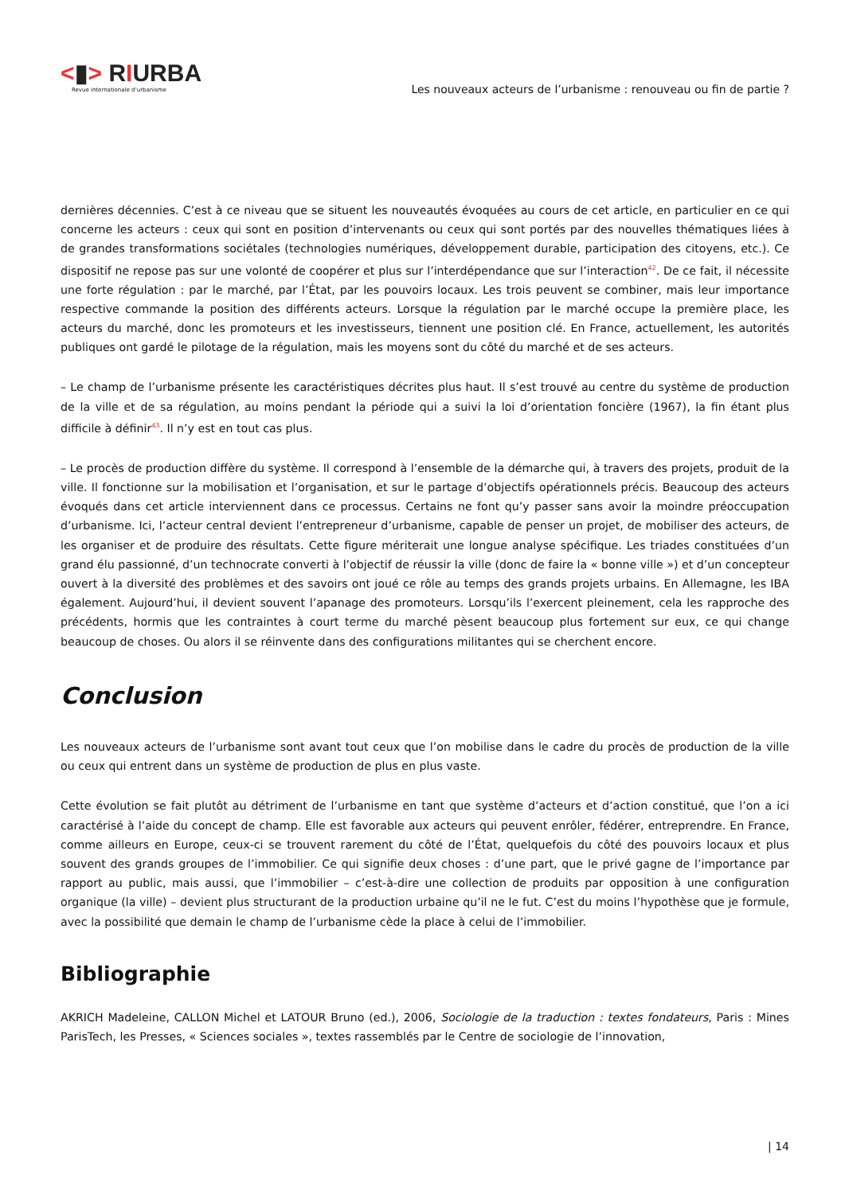<▮> RIURBA
Revue internationale d’urbanisme
Les nouveaux acteurs de l’urbanisme : renouveau ou fin de partie ?
dernières décennies. C’est à ce niveau que se situent les nouveautés évoquées au cours de cet article, en particulier en ce qui concerne les acteurs : ceux qui sont en position d’intervenants ou ceux qui sont portés par des nouvelles thématiques liées à de grandes transformations sociétales (technologies numériques, développement durable, participation des citoyens, etc.). Ce dispositif ne repose pas sur une volonté de coopérer et plus sur l’interdépendance que sur l’interaction<sup>42</sup>. De ce fait, il nécessite une forte régulation : par le marché, par l’État, par les pouvoirs locaux. Les trois peuvent se combiner, mais leur importance respective commande la position des différents acteurs. Lorsque la régulation par le marché occupe la première place, les acteurs du marché, donc les promoteurs et les investisseurs, tiennent une position clé. En France, actuellement, les autorités publiques ont gardé le pilotage de la régulation, mais les moyens sont du côté du marché et de ses acteurs.
– Le champ de l’urbanisme présente les caractéristiques décrites plus haut. Il s’est trouvé au centre du système de production de la ville et de sa régulation, au moins pendant la période qui a suivi la loi d’orientation foncière (1967), la fin étant plus difficile à définir<sup>43</sup>. Il n’y est en tout cas plus.
– Le procès de production diffère du système. Il correspond à l’ensemble de la démarche qui, à travers des projets, produit de la ville. Il fonctionne sur la mobilisation et l’organisation, et sur le partage d’objectifs opérationnels précis. Beaucoup des acteurs évoqués dans cet article interviennent dans ce processus. Certains ne font qu’y passer sans avoir la moindre préoccupation d’urbanisme. Ici, l’acteur central devient l’entrepreneur d’urbanisme, capable de penser un projet, de mobiliser des acteurs, de les organiser et de produire des résultats. Cette figure mériterait une longue analyse spécifique. Les triades constituées d’un grand élu passionné, d’un technocrate converti à l’objectif de réussir la ville (donc de faire la « bonne ville ») et d’un concepteur ouvert à la diversité des problèmes et des savoirs ont joué ce rôle au temps des grands projets urbains. En Allemagne, les IBA également. Aujourd’hui, il devient souvent l’apanage des promoteurs. Lorsqu’ils l’exercent pleinement, cela les rapproche des précédents, hormis que les contraintes à court terme du marché pèsent beaucoup plus fortement sur eux, ce qui change beaucoup de choses. Ou alors il se réinvente dans des configurations militantes qui se cherchent encore.
Conclusion
Les nouveaux acteurs de l’urbanisme sont avant tout ceux que l’on mobilise dans le cadre du procès de production de la ville ou ceux qui entrent dans un système de production de plus en plus vaste.
Cette évolution se fait plutôt au détriment de l’urbanisme en tant que système d’acteurs et d’action constitué, que l’on a ici caractérisé à l’aide du concept de champ. Elle est favorable aux acteurs qui peuvent enrôler, fédérer, entreprendre. En France, comme ailleurs en Europe, ceux-ci se trouvent rarement du côté de l’État, quelquefois du côté des pouvoirs locaux et plus souvent des grands groupes de l’immobilier. Ce qui signifie deux choses : d’une part, que le privé gagne de l’importance par rapport au public, mais aussi, que l’immobilier – c’est-à-dire une collection de produits par opposition à une configuration organique (la ville) – devient plus structurant de la production urbaine qu’il ne le fut. C’est du moins l’hypothèse que je formule, avec la possibilité que demain le champ de l’urbanisme cède la place à celui de l’immobilier.
Bibliographie
AKRICH Madeleine, CALLON Michel et LATOUR Bruno (ed.), 2006, Sociologie de la traduction : textes fondateurs, Paris : Mines ParisTech, les Presses, « Sciences sociales », textes rassemblés par le Centre de sociologie de l’innovation,
| 14